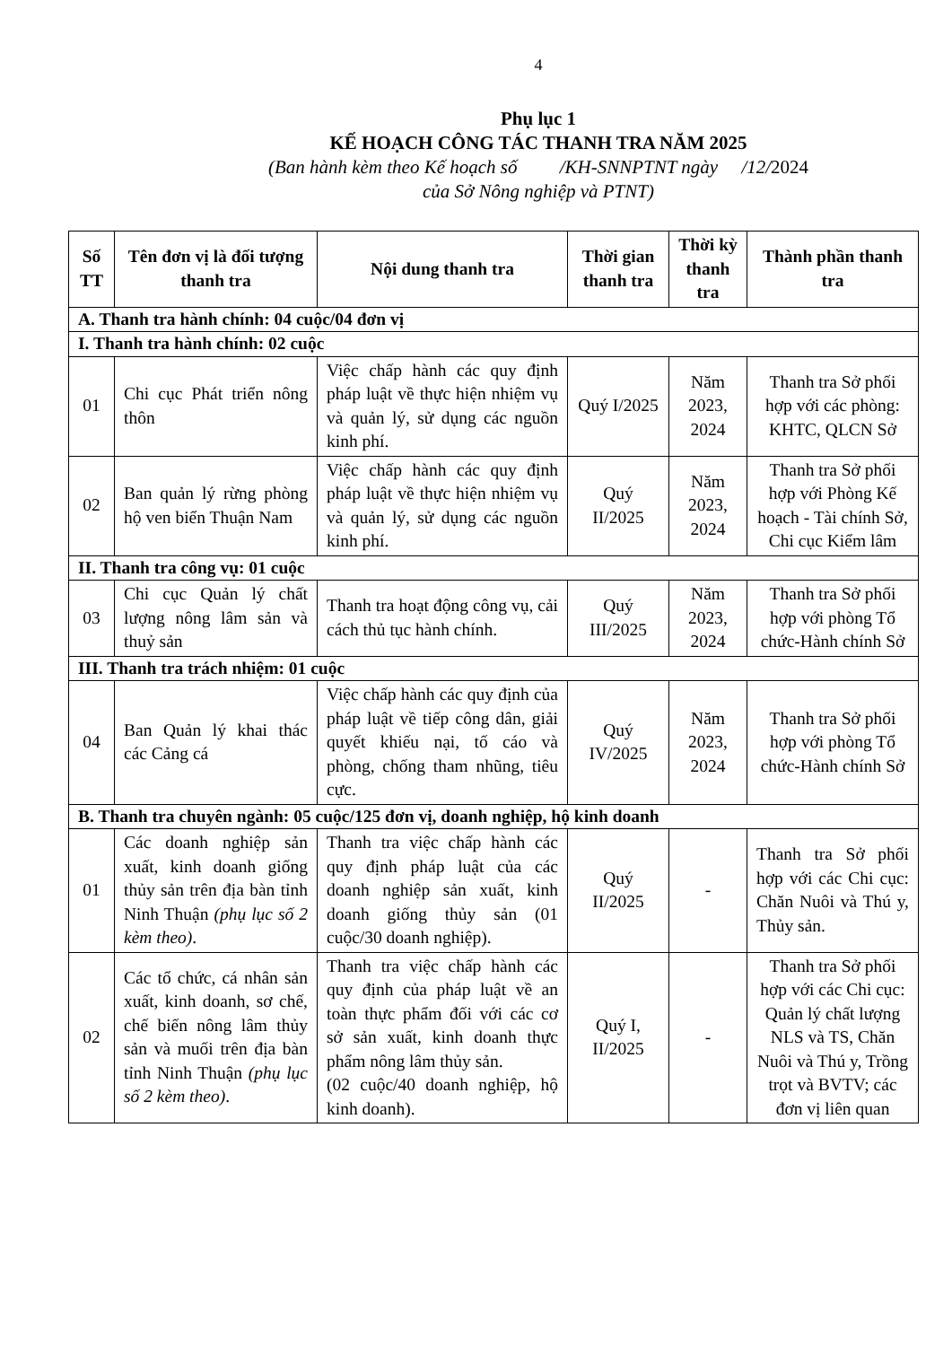4
Phụ lục 1
KẾ HOẠCH CÔNG TÁC THANH TRA NĂM 2025
(Ban hành kèm theo Kế hoạch số /KH-SNNPTNT ngày /12/2024
của Sở Nông nghiệp và PTNT)
| Số TT | Tên đơn vị là đối tượng thanh tra | Nội dung thanh tra | Thời gian thanh tra | Thời kỳ thanh tra | Thành phần thanh tra |
| --- | --- | --- | --- | --- | --- |
| A. Thanh tra hành chính: 04 cuộc/04 đơn vị | | | | | |
| I. Thanh tra hành chính: 02 cuộc | | | | | |
| 01 | Chi cục Phát triển nông thôn | Việc chấp hành các quy định pháp luật về thực hiện nhiệm vụ và quản lý, sử dụng các nguồn kinh phí. | Quý I/2025 | Năm 2023, 2024 | Thanh tra Sở phối hợp với các phòng: KHTC, QLCN Sở |
| 02 | Ban quản lý rừng phòng hộ ven biển Thuận Nam | Việc chấp hành các quy định pháp luật về thực hiện nhiệm vụ và quản lý, sử dụng các nguồn kinh phí. | Quý II/2025 | Năm 2023, 2024 | Thanh tra Sở phối hợp với Phòng Kế hoạch - Tài chính Sở, Chi cục Kiểm lâm |
| II. Thanh tra công vụ: 01 cuộc | | | | | |
| 03 | Chi cục Quản lý chất lượng nông lâm sản và thuỷ sản | Thanh tra hoạt động công vụ, cải cách thủ tục hành chính. | Quý III/2025 | Năm 2023, 2024 | Thanh tra Sở phối hợp với phòng Tổ chức-Hành chính Sở |
| III. Thanh tra trách nhiệm: 01 cuộc | | | | | |
| 04 | Ban Quản lý khai thác các Cảng cá | Việc chấp hành các quy định của pháp luật về tiếp công dân, giải quyết khiếu nại, tố cáo và phòng, chống tham nhũng, tiêu cực. | Quý IV/2025 | Năm 2023, 2024 | Thanh tra Sở phối hợp với phòng Tổ chức-Hành chính Sở |
| B. Thanh tra chuyên ngành: 05 cuộc/125 đơn vị, doanh nghiệp, hộ kinh doanh | | | | | |
| 01 | Các doanh nghiệp sản xuất, kinh doanh giống thủy sản trên địa bàn tỉnh Ninh Thuận (phụ lục số 2 kèm theo) . | Thanh tra việc chấp hành các quy định pháp luật của các doanh nghiệp sản xuất, kinh doanh giống thủy sản (01 cuộc/30 doanh nghiệp). | Quý II/2025 | - | Thanh tra Sở phối hợp với các Chi cục: Chăn Nuôi và Thú y, Thủy sản. |
| 02 | Các tổ chức, cá nhân sản xuất, kinh doanh, sơ chế, chế biến nông lâm thủy sản và muối trên địa bàn tỉnh Ninh Thuận (phụ lục số 2 kèm theo) . | Thanh tra việc chấp hành các quy định của pháp luật về an toàn thực phẩm đối với các cơ sở sản xuất, kinh doanh thực phẩm nông lâm thủy sản. (02 cuộc/40 doanh nghiệp, hộ kinh doanh). | Quý I, II/2025 | - | Thanh tra Sở phối hợp với các Chi cục: Quản lý chất lượng NLS và TS, Chăn Nuôi và Thú y, Trồng trọt và BVTV; các đơn vị liên quan |